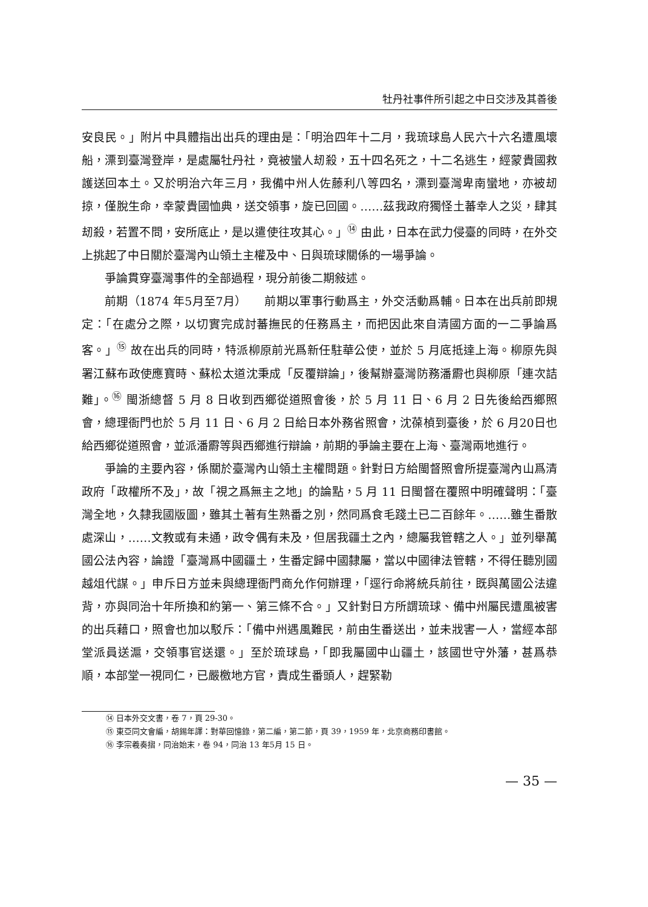牡丹社事件所引起之中日交涉及其善後
安良民。」附片中具體指出出兵的理由是：「明治四年十二月，我琉球島人民六十六名遭風壞船，漂到臺灣登岸，是處屬牡丹社，竟被蠻人刼殺，五十四名死之，十二名逃生，經蒙貴國救護送回本土。又於明治六年三月，我備中州人佐藤利八等四名，漂到臺灣卑南蠻地，亦被刼掠，僅脫生命，幸蒙貴國恤典，送交領事，旋已回國。……茲我政府獨怪土蕃幸人之災，肆其刼殺，若置不問，安所底止，是以遣使往攻其心。」<sup>⑭</sup> 由此，日本在武力侵臺的同時，在外交上挑起了中日關於臺灣內山領土主權及中、日與琉球關係的一場爭論。
爭論貫穿臺灣事件的全部過程，現分前後二期敍述。
前期（1874 年5月至7月）　　前期以軍事行動爲主，外交活動爲輔。日本在出兵前即規定：「在處分之際，以切實完成討蕃撫民的任務爲主，而把因此來自清國方面的一二爭論爲客。」<sup>⑮</sup> 故在出兵的同時，特派柳原前光爲新任駐華公使，並於 5 月底抵達上海。柳原先與署江蘇布政使應寶時、蘇松太道沈秉成「反覆辯論」，後幫辦臺灣防務潘霨也與柳原「連次詰難」。<sup>⑯</sup> 閩浙總督 5 月 8 日收到西鄉從道照會後，於 5 月 11 日、6 月 2 日先後給西鄉照會，總理衙門也於 5 月 11 日、6 月 2 日給日本外務省照會，沈葆楨到臺後，於 6 月20日也給西鄉從道照會，並派潘霨等與西鄉進行辯論，前期的爭論主要在上海、臺灣兩地進行。
爭論的主要內容，係關於臺灣內山領土主權問題。針對日方給閩督照會所提臺灣內山爲清政府「政權所不及」，故「視之爲無主之地」的論點，5 月 11 日閩督在覆照中明確聲明：「臺灣全地，久隸我國版圖，雖其土著有生熟番之別，然同爲食毛踐土已二百餘年。……雖生番散處深山，……文教或有未通，政令偶有未及，但居我疆土之內，總屬我管轄之人。」並列舉萬國公法內容，論證「臺灣爲中國疆土，生番定歸中國隸屬，當以中國律法管轄，不得任聽別國越俎代謀。」申斥日方並未與總理衙門商允作何辦理，「逕行命將統兵前往，既與萬國公法違背，亦與同治十年所換和約第一、第三條不合。」又針對日方所謂琉球、備中州屬民遭風被害的出兵藉口，照會也加以駁斥：「備中州遇風難民，前由生番送出，並未戕害一人，當經本部堂派員送滬，交領事官送還。」至於琉球島，「即我屬國中山疆土，該國世守外藩，甚爲恭順，本部堂一視同仁，已嚴檄地方官，責成生番頭人，趕緊勒
⑭ 日本外交文書，卷 7，頁 29-30。
⑮ 東亞同文會編，胡錫年譯：對華回憶錄，第二編，第二節，頁 39，1959 年，北京商務印書館。
⑯ 李宗羲奏摺，同治始末，卷 94，同治 13 年5月 15 日。
— 35 —